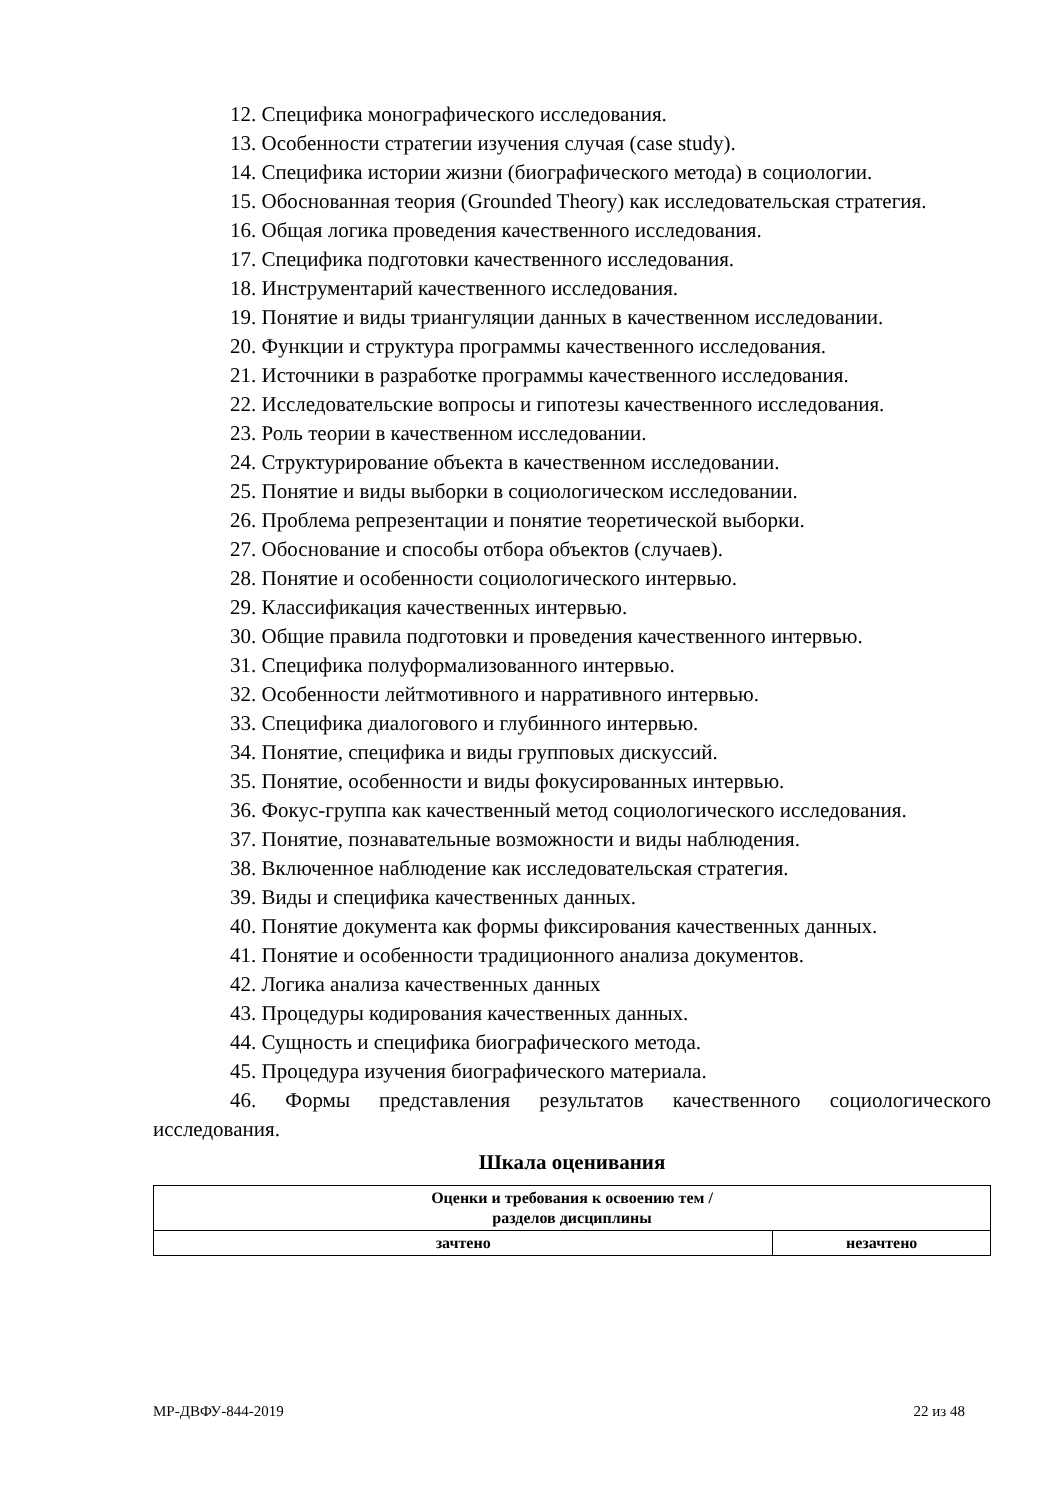12. Специфика монографического исследования.
13. Особенности стратегии изучения случая (case study).
14. Специфика истории жизни (биографического метода) в социологии.
15. Обоснованная теория (Grounded Theory) как исследовательская стратегия.
16. Общая логика проведения качественного исследования.
17. Специфика подготовки качественного исследования.
18. Инструментарий качественного исследования.
19. Понятие и виды триангуляции данных в качественном исследовании.
20. Функции и структура программы качественного исследования.
21. Источники в разработке программы качественного исследования.
22. Исследовательские вопросы и гипотезы качественного исследования.
23. Роль теории в качественном исследовании.
24. Структурирование объекта в качественном исследовании.
25. Понятие и виды выборки в социологическом исследовании.
26. Проблема репрезентации и понятие теоретической выборки.
27. Обоснование и способы отбора объектов (случаев).
28. Понятие и особенности социологического интервью.
29. Классификация качественных интервью.
30. Общие правила подготовки и проведения качественного интервью.
31. Специфика полуформализованного интервью.
32. Особенности лейтмотивного и нарративного интервью.
33. Специфика диалогового и глубинного интервью.
34. Понятие, специфика и виды групповых дискуссий.
35. Понятие, особенности и виды фокусированных интервью.
36. Фокус-группа как качественный метод социологического исследования.
37. Понятие, познавательные возможности и виды наблюдения.
38. Включенное наблюдение как исследовательская стратегия.
39. Виды и специфика качественных данных.
40. Понятие документа как формы фиксирования качественных данных.
41. Понятие и особенности традиционного анализа документов.
42. Логика анализа качественных данных
43. Процедуры кодирования качественных данных.
44. Сущность и специфика биографического метода.
45. Процедура изучения биографического материала.
46. Формы представления результатов качественного социологического исследования.
Шкала оценивания
| Оценки и требования к освоению тем / разделов дисциплины | |
| --- | --- |
| зачтено | незачтено |
МР-ДВФУ-844-2019 22 из 48